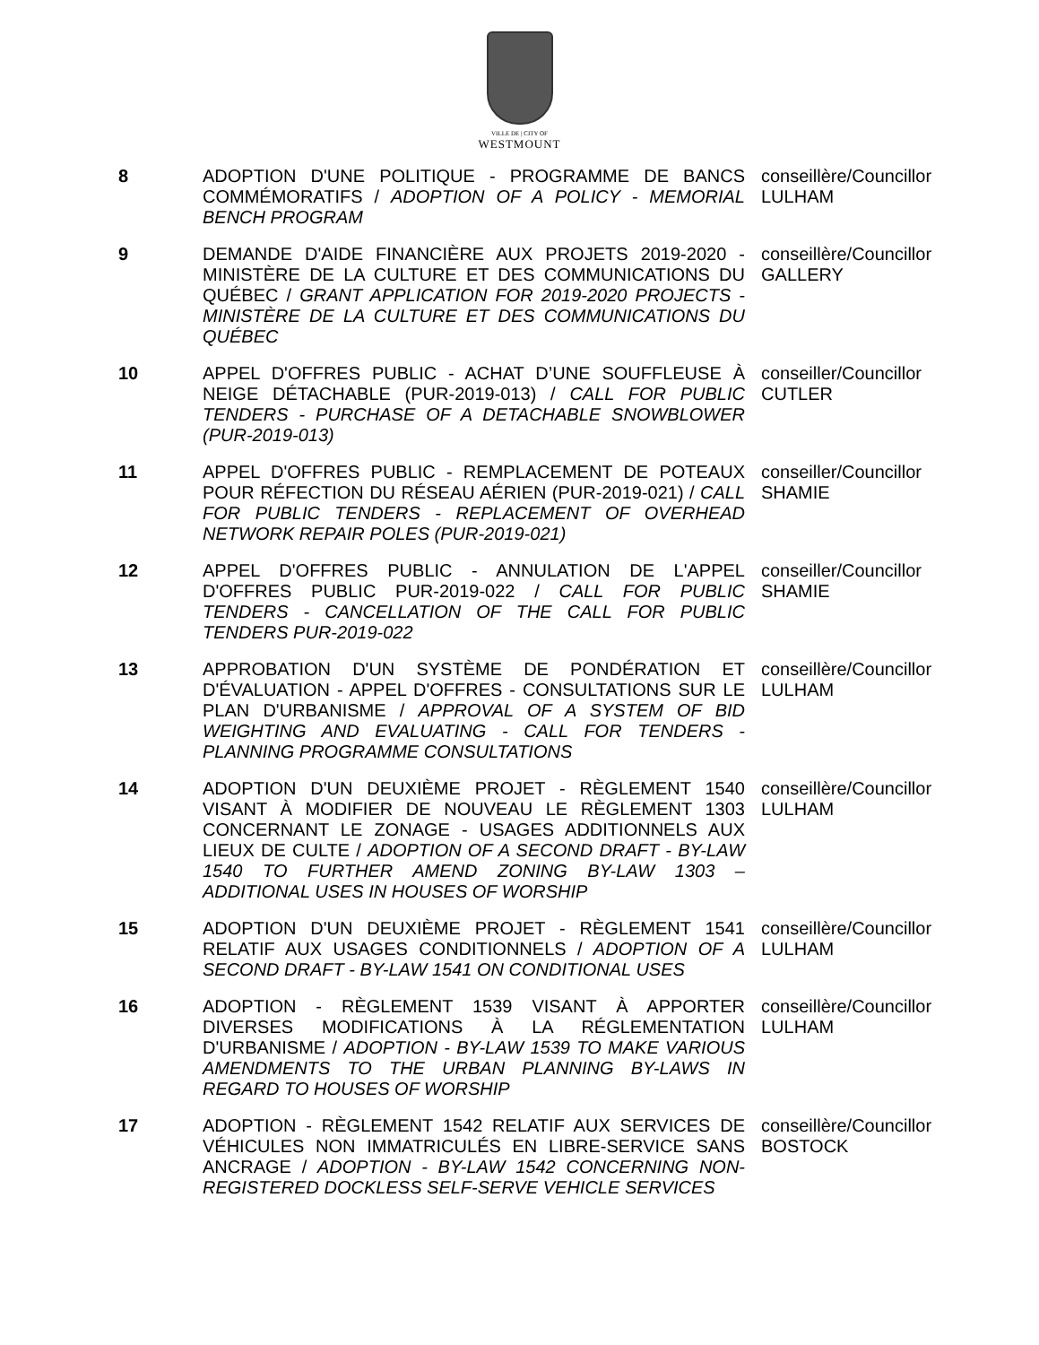VILLE DE | CITY OF
WESTMOUNT
| 8 | ADOPTION D'UNE POLITIQUE - PROGRAMME DE BANCS COMMÉMORATIFS / ADOPTION OF A POLICY - MEMORIAL BENCH PROGRAM | conseillère/Councillor LULHAM |
| 9 | DEMANDE D'AIDE FINANCIÈRE AUX PROJETS 2019-2020 - MINISTÈRE DE LA CULTURE ET DES COMMUNICATIONS DU QUÉBEC / GRANT APPLICATION FOR 2019-2020 PROJECTS - MINISTÈRE DE LA CULTURE ET DES COMMUNICATIONS DU QUÉBEC | conseillère/Councillor GALLERY |
| 10 | APPEL D'OFFRES PUBLIC - ACHAT D’UNE SOUFFLEUSE À NEIGE DÉTACHABLE (PUR-2019-013) / CALL FOR PUBLIC TENDERS - PURCHASE OF A DETACHABLE SNOWBLOWER (PUR-2019-013) | conseiller/Councillor CUTLER |
| 11 | APPEL D'OFFRES PUBLIC - REMPLACEMENT DE POTEAUX POUR RÉFECTION DU RÉSEAU AÉRIEN (PUR-2019-021) / CALL FOR PUBLIC TENDERS - REPLACEMENT OF OVERHEAD NETWORK REPAIR POLES (PUR-2019-021) | conseiller/Councillor SHAMIE |
| 12 | APPEL D'OFFRES PUBLIC - ANNULATION DE L'APPEL D'OFFRES PUBLIC PUR-2019-022 / CALL FOR PUBLIC TENDERS - CANCELLATION OF THE CALL FOR PUBLIC TENDERS PUR-2019-022 | conseiller/Councillor SHAMIE |
| 13 | APPROBATION D'UN SYSTÈME DE PONDÉRATION ET D'ÉVALUATION - APPEL D'OFFRES - CONSULTATIONS SUR LE PLAN D'URBANISME / APPROVAL OF A SYSTEM OF BID WEIGHTING AND EVALUATING - CALL FOR TENDERS - PLANNING PROGRAMME CONSULTATIONS | conseillère/Councillor LULHAM |
| 14 | ADOPTION D'UN DEUXIÈME PROJET - RÈGLEMENT 1540 VISANT À MODIFIER DE NOUVEAU LE RÈGLEMENT 1303 CONCERNANT LE ZONAGE - USAGES ADDITIONNELS AUX LIEUX DE CULTE / ADOPTION OF A SECOND DRAFT - BY-LAW 1540 TO FURTHER AMEND ZONING BY-LAW 1303 – ADDITIONAL USES IN HOUSES OF WORSHIP | conseillère/Councillor LULHAM |
| 15 | ADOPTION D'UN DEUXIÈME PROJET - RÈGLEMENT 1541 RELATIF AUX USAGES CONDITIONNELS / ADOPTION OF A SECOND DRAFT - BY-LAW 1541 ON CONDITIONAL USES | conseillère/Councillor LULHAM |
| 16 | ADOPTION - RÈGLEMENT 1539 VISANT À APPORTER DIVERSES MODIFICATIONS À LA RÉGLEMENTATION D'URBANISME / ADOPTION - BY-LAW 1539 TO MAKE VARIOUS AMENDMENTS TO THE URBAN PLANNING BY-LAWS IN REGARD TO HOUSES OF WORSHIP | conseillère/Councillor LULHAM |
| 17 | ADOPTION - RÈGLEMENT 1542 RELATIF AUX SERVICES DE VÉHICULES NON IMMATRICULÉS EN LIBRE-SERVICE SANS ANCRAGE / ADOPTION - BY-LAW 1542 CONCERNING NON-REGISTERED DOCKLESS SELF-SERVE VEHICLE SERVICES | conseillère/Councillor BOSTOCK |